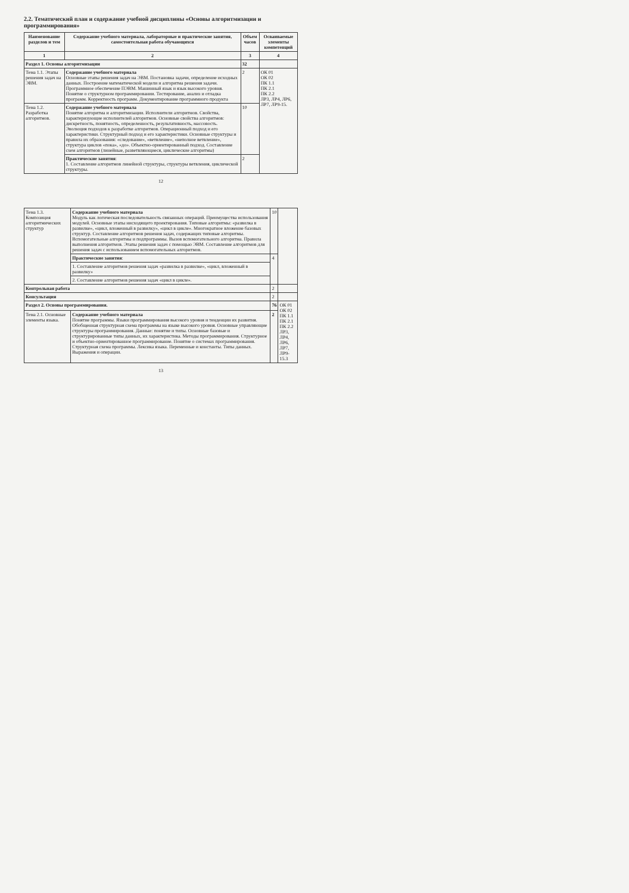2.2. Тематический план и содержание учебной дисциплины «Основы алгоритмизации и программирования»
| Наименование разделов и тем | Содержание учебного материала, лабораторные и практические занятия, самостоятельная работа обучающихся | Объем часов | Осваиваемые элементы компетенций |
| --- | --- | --- | --- |
| 1 | 2 | 3 | 4 |
| Раздел 1. Основы алгоритмизации | | 32 | |
| Тема 1.1. Этапы решения задач на ЭВМ. | Содержание учебного материала Основные этапы решения задач на ЭВМ. Постановка задачи, определение исходных данных. Построение математической модели и алгоритма решения задачи. Программное обеспечение ПЭВМ. Машинный язык и язык высокого уровня. Понятие о структурном программировании. Тестирование, анализ и отладка программ. Корректность программ. Документирование программного продукта | 2 | ОК 01 ОК 02 ПК 1.1 ПК 2.1 ПК 2.2 ЛР3, ЛР4, ЛР6, ЛР7, ЛР9-15. |
| Тема 1.2. Разработка алгоритмов. | Содержание учебного материала Понятие алгоритма и алгоритмизации. Исполнители алгоритмов. Свойства, характеризующие исполнителей алгоритмов. Основные свойства алгоритмов: дискретность, понятность, определенность, результативность, массовость. Эволюция подходов к разработке алгоритмов. Операционный подход и его характеристики. Структурный подход и его характеристики. Основные структуры и правила их образования: «следование», «ветвление», «неполное ветвление», структура циклов «пока», «до». Объектно-ориентированный подход. Составление схем алгоритмов (линейные, разветвляющиеся, циклические алгоритмы) | 10 | |
| | Практические занятия : 1. Составление алгоритмов линейной структуры, структуры ветвления, циклической структуры. | 2 | |
12
| Тема 1.3. Композиция алгоритмических структур | Содержание учебного материала Модуль как логическая последовательность связанных операций. Преимущества использования модулей. Основные этапы нисходящего проектирования. Типовые алгоритмы: «развилка в развилке», «цикл, вложенный в развилку», «цикл в цикле». Многократное вложение базовых структур. Составление алгоритмов решения задач, содержащих типовые алгоритмы. Вспомогательные алгоритмы и подпрограммы. Вызов вспомогательного алгоритма. Правила выполнения алгоритмов. Этапы решения задач с помощью ЭВМ. Составление алгоритмов для решения задач с использованием вспомогательных алгоритмов. | 10 | |
| | Практические занятия : | 4 | |
| | 1. Составление алгоритмов решения задач «развилка в развилке», «цикл, вложенный в развилку» | | |
| | 2. Составление алгоритмов решения задач «цикл в цикле». | | |
| Контрольная работа | | 2 | |
| Консультация | | 2 | |
| Раздел 2. Основы программирования. | | 76 | ОК 01 ОК 02 ПК 1.1 ПК 2.1 ПК 2.2 ЛР3, ЛР4, ЛР6, ЛР7, ЛР9-15.3 |
| Тема 2.1. Основные элементы языка. | Содержание учебного материала Понятие программы. Языки программирования высокого уровня и тенденции их развития. Обобщенная структурная схема программы на языке высокого уровня. Основные управляющие структуры программирования. Данные: понятие и типы. Основные базовые и структурированные типы данных, их характеристика. Методы программирования. Структурное и объектно-ориентированное программирование. Понятие о системах программирования. Структурная схема программы. Лексика языка. Переменные и константы. Типы данных. Выражения и операции. | 2 | |
13